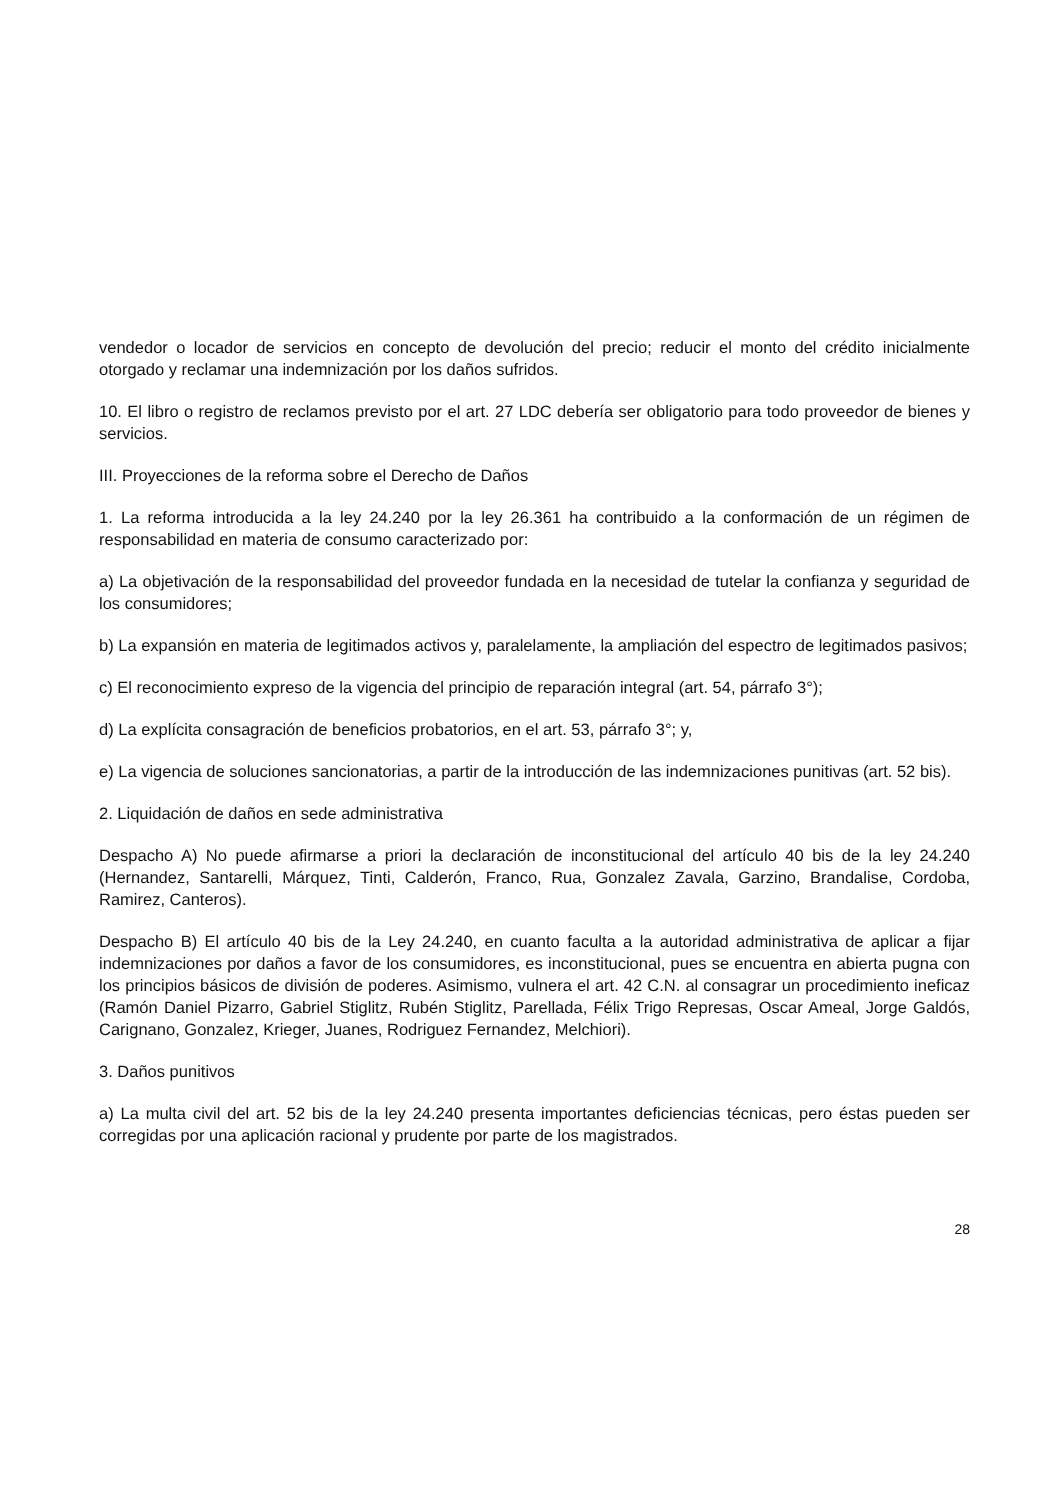vendedor o locador de servicios en concepto de devolución del precio; reducir el monto del crédito inicialmente otorgado y reclamar una indemnización por los daños sufridos.
10. El libro o registro de reclamos previsto por el art. 27 LDC debería ser obligatorio para todo proveedor de bienes y servicios.
III. Proyecciones de la reforma sobre el Derecho de Daños
1. La reforma introducida a la ley 24.240 por la ley 26.361 ha contribuido a la conformación de un régimen de responsabilidad en materia de consumo caracterizado por:
a) La objetivación de la responsabilidad del proveedor fundada en la necesidad de tutelar la confianza y seguridad de los consumidores;
b) La expansión en materia de legitimados activos y, paralelamente, la ampliación del espectro de legitimados pasivos;
c) El reconocimiento expreso de la vigencia del principio de reparación integral (art. 54, párrafo 3°);
d) La explícita consagración de beneficios probatorios, en el art. 53, párrafo 3°; y,
e) La vigencia de soluciones sancionatorias, a partir de la introducción de las indemnizaciones punitivas (art. 52 bis).
2. Liquidación de daños en sede administrativa
Despacho A) No puede afirmarse a priori la declaración de inconstitucional del artículo 40 bis de la ley 24.240 (Hernandez, Santarelli, Márquez, Tinti, Calderón, Franco, Rua, Gonzalez Zavala, Garzino, Brandalise, Cordoba, Ramirez, Canteros).
Despacho B) El artículo 40 bis de la Ley 24.240, en cuanto faculta a la autoridad administrativa de aplicar a fijar indemnizaciones por daños a favor de los consumidores, es inconstitucional, pues se encuentra en abierta pugna con los principios básicos de división de poderes. Asimismo, vulnera el art. 42 C.N. al consagrar un procedimiento ineficaz (Ramón Daniel Pizarro, Gabriel Stiglitz, Rubén Stiglitz, Parellada, Félix Trigo Represas, Oscar Ameal, Jorge Galdós, Carignano, Gonzalez, Krieger, Juanes, Rodriguez Fernandez, Melchiori).
3. Daños punitivos
a) La multa civil del art. 52 bis de la ley 24.240 presenta importantes deficiencias técnicas, pero éstas pueden ser corregidas por una aplicación racional y prudente por parte de los magistrados.
28